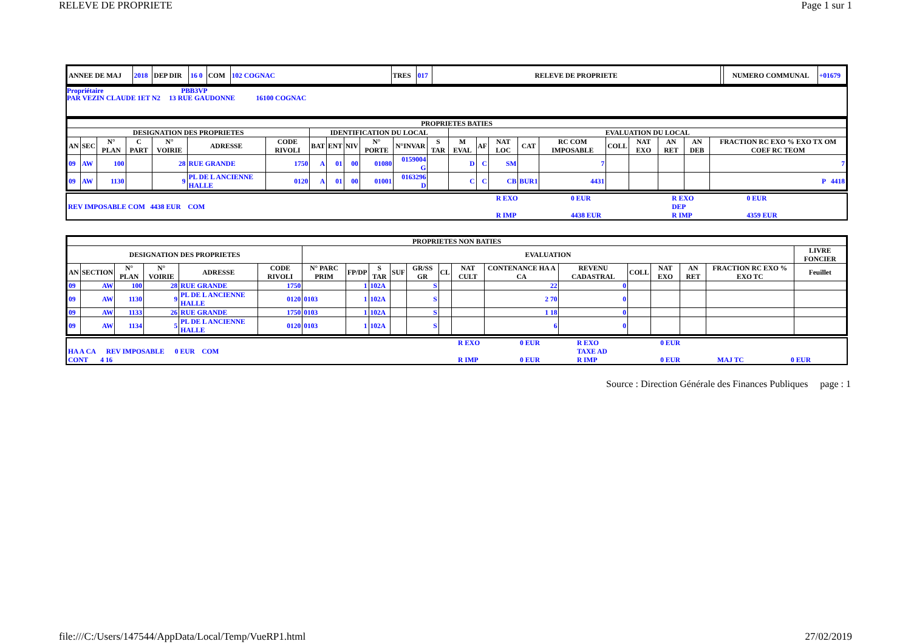RELEVE DE PROPRIETE Page 1 sur 1
| ANNEE DE MAJ | 2018 | DEP DIR | 16 0 | COM | 102 COGNAC | TRES | 017 | RELEVE DE PROPRIETE | | NUMERO COMMUNAL | +01679 |
Propriétaire PBB3VP
PAR VEZIN CLAUDE 1ET N2 13 RUE GAUDONNE 16100 COGNAC
| PROPRIETES BATIES | | | | | | | | | | | | | | | | | | | | | | |
| --- | --- | --- | --- | --- | --- | --- | --- | --- | --- | --- | --- | --- | --- | --- | --- | --- | --- | --- | --- | --- | --- | --- |
| DESIGNATION DES PROPRIETES | | | | | | | IDENTIFICATION DU LOCAL | | | | | | EVALUATION DU LOCAL | | | | | | | | | |
| AN | SEC | N° PLAN | C PART | N° VOIRIE | ADRESSE | CODE RIVOLI | BAT | ENT | NIV | N° PORTE | N°INVAR | S TAR | M EVAL | AF | NAT LOC | CAT | RC COM IMPOSABLE | COLL | NAT EXO | AN RET | AN DEB | FRACTION RC EXO % EXO TX OM COEF RC TEOM |
| 09 | AW | 100 | | 28 | RUE GRANDE | 1750 | A | 01 | 00 | 01080 | 0159004 G | | D | C | SM | | 7 | | | | | 7 |
| 09 | AW | 1130 | | 9 | PL DE L ANCIENNE HALLE | 0120 | A | 01 | 00 | 01001 | 0163296 D | | C | C | CB | BUR1 | 4431 | | | | | P 4418 |
| | R EXO | 0 EUR | R EXO | 0 EUR |
| REV IMPOSABLE COM 4438 EUR COM | | | DEP | |
| | R IMP | 4438 EUR | R IMP | 4359 EUR |
| PROPRIETES NON BATIES | | | | | | | | | | | | | | | | | | | |
| --- | --- | --- | --- | --- | --- | --- | --- | --- | --- | --- | --- | --- | --- | --- | --- | --- | --- | --- | --- |
| DESIGNATION DES PROPRIETES | | | | | | EVALUATION | | | | | | | | | | | | | LIVRE FONCIER |
| AN | SECTION | N° PLAN | N° VOIRIE | ADRESSE | CODE RIVOLI | N° PARC PRIM | FP/DP | S TAR | SUF | GR/SS GR | CL | NAT CULT | CONTENANCE HA A CA | REVENU CADASTRAL | COLL | NAT EXO | AN RET | FRACTION RC EXO % EXO TC | Feuillet |
| 09 | AW | 100 | 28 | RUE GRANDE | 1750 | | 1 | 102A | | S | | | 22 | 0 | | | | | |
| 09 | AW | 1130 | 9 | PL DE L ANCIENNE HALLE | 0120 | 0103 | 1 | 102A | | S | | | 2 70 | 0 | | | | | |
| 09 | AW | 1133 | 26 | RUE GRANDE | 1750 | 0103 | 1 | 102A | | S | | | 1 18 | 0 | | | | | |
| 09 | AW | 1134 | 5 | PL DE L ANCIENNE HALLE | 0120 | 0103 | 1 | 102A | | S | | | 6 | 0 | | | | | |
| | R EXO | 0 EUR | R EXO | 0 EUR | | |
| HA A CA REV IMPOSABLE 0 EUR COM | | | TAXE AD | | | |
| CONT 4 16 | R IMP | 0 EUR | R IMP | 0 EUR | MAJ TC | 0 EUR |
Source : Direction Générale des Finances Publiques page : 1
file:///C:/Users/147544/AppData/Local/Temp/VueRP1.html 27/02/2019